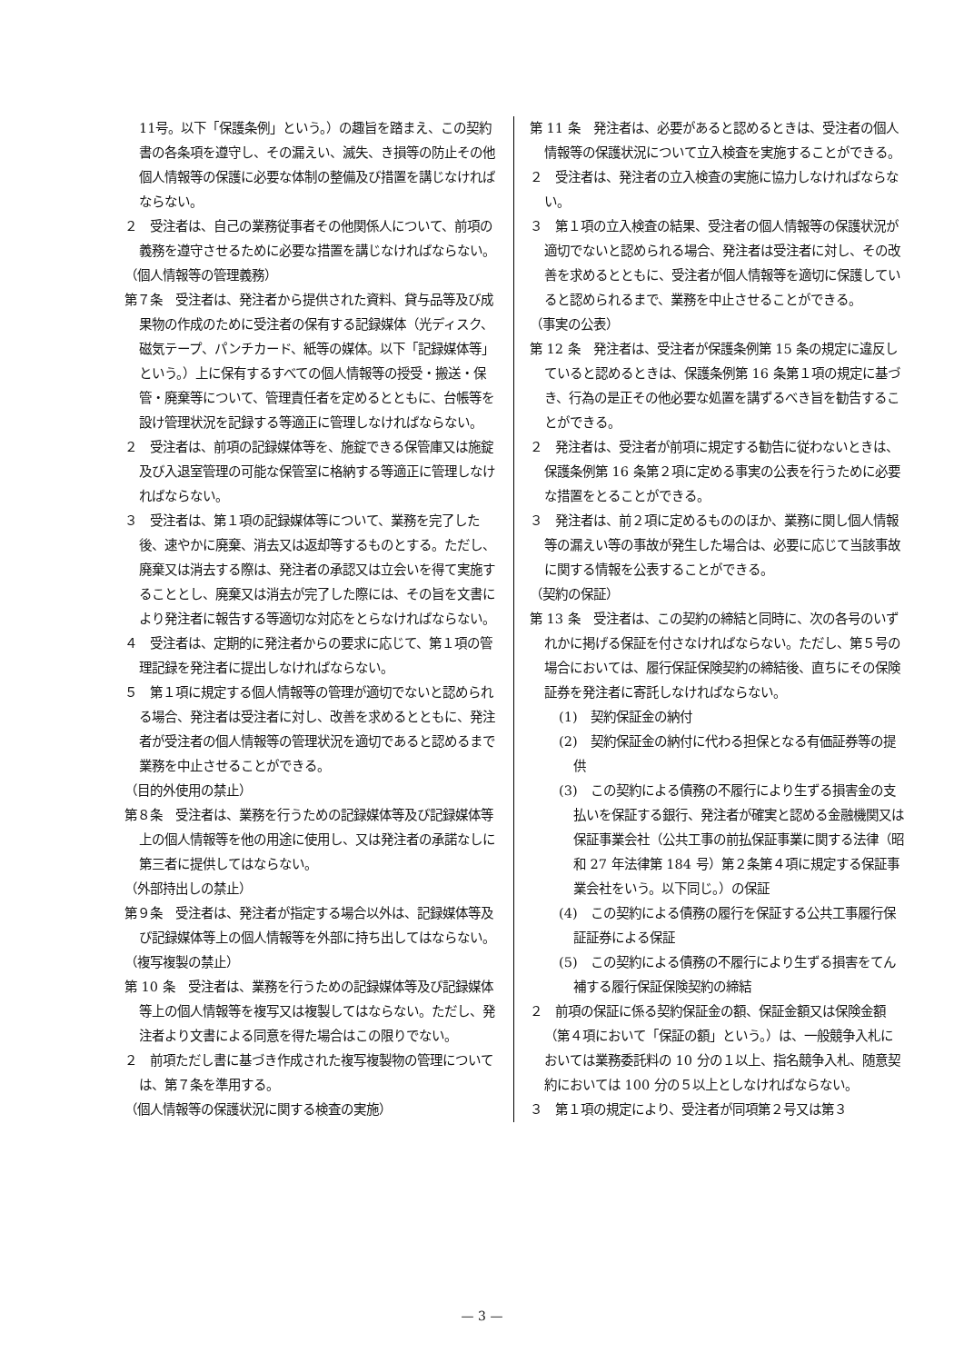11号。以下「保護条例」という。）の趣旨を踏まえ、この契約書の各条項を遵守し、その漏えい、滅失、き損等の防止その他個人情報等の保護に必要な体制の整備及び措置を講じなければならない。
２　受注者は、自己の業務従事者その他関係人について、前項の義務を遵守させるために必要な措置を講じなければならない。
（個人情報等の管理義務）
第７条　受注者は、発注者から提供された資料、貸与品等及び成果物の作成のために受注者の保有する記録媒体（光ディスク、磁気テープ、パンチカード、紙等の媒体。以下「記録媒体等」という。）上に保有するすべての個人情報等の授受・搬送・保管・廃棄等について、管理責任者を定めるとともに、台帳等を設け管理状況を記録する等適正に管理しなければならない。
２　受注者は、前項の記録媒体等を、施錠できる保管庫又は施錠及び入退室管理の可能な保管室に格納する等適正に管理しなければならない。
３　受注者は、第１項の記録媒体等について、業務を完了した後、速やかに廃棄、消去又は返却等するものとする。ただし、廃棄又は消去する際は、発注者の承認又は立会いを得て実施することとし、廃棄又は消去が完了した際には、その旨を文書により発注者に報告する等適切な対応をとらなければならない。
４　受注者は、定期的に発注者からの要求に応じて、第１項の管理記録を発注者に提出しなければならない。
５　第１項に規定する個人情報等の管理が適切でないと認められる場合、発注者は受注者に対し、改善を求めるとともに、発注者が受注者の個人情報等の管理状況を適切であると認めるまで業務を中止させることができる。
（目的外使用の禁止）
第８条　受注者は、業務を行うための記録媒体等及び記録媒体等上の個人情報等を他の用途に使用し、又は発注者の承諾なしに第三者に提供してはならない。
（外部持出しの禁止）
第９条　受注者は、発注者が指定する場合以外は、記録媒体等及び記録媒体等上の個人情報等を外部に持ち出してはならない。
（複写複製の禁止）
第 10 条　受注者は、業務を行うための記録媒体等及び記録媒体等上の個人情報等を複写又は複製してはならない。ただし、発注者より文書による同意を得た場合はこの限りでない。
２　前項ただし書に基づき作成された複写複製物の管理については、第７条を準用する。
（個人情報等の保護状況に関する検査の実施）
第 11 条　発注者は、必要があると認めるときは、受注者の個人情報等の保護状況について立入検査を実施することができる。
２　受注者は、発注者の立入検査の実施に協力しなければならない。
３　第１項の立入検査の結果、受注者の個人情報等の保護状況が適切でないと認められる場合、発注者は受注者に対し、その改善を求めるとともに、受注者が個人情報等を適切に保護していると認められるまで、業務を中止させることができる。
（事実の公表）
第 12 条　発注者は、受注者が保護条例第 15 条の規定に違反していると認めるときは、保護条例第 16 条第１項の規定に基づき、行為の是正その他必要な処置を講ずるべき旨を勧告することができる。
２　発注者は、受注者が前項に規定する勧告に従わないときは、保護条例第 16 条第２項に定める事実の公表を行うために必要な措置をとることができる。
３　発注者は、前２項に定めるもののほか、業務に関し個人情報等の漏えい等の事故が発生した場合は、必要に応じて当該事故に関する情報を公表することができる。
（契約の保証）
第 13 条　受注者は、この契約の締結と同時に、次の各号のいずれかに掲げる保証を付さなければならない。ただし、第５号の場合においては、履行保証保険契約の締結後、直ちにその保険証券を発注者に寄託しなければならない。
(1)　契約保証金の納付
(2)　契約保証金の納付に代わる担保となる有価証券等の提供
(3)　この契約による債務の不履行により生ずる損害金の支払いを保証する銀行、発注者が確実と認める金融機関又は保証事業会社（公共工事の前払保証事業に関する法律（昭和 27 年法律第 184 号）第２条第４項に規定する保証事業会社をいう。以下同じ。）の保証
(4)　この契約による債務の履行を保証する公共工事履行保証証券による保証
(5)　この契約による債務の不履行により生ずる損害をてん補する履行保証保険契約の締結
２　前項の保証に係る契約保証金の額、保証金額又は保険金額（第４項において「保証の額」という。）は、一般競争入札においては業務委託料の 10 分の１以上、指名競争入札、随意契約においては 100 分の５以上としなければならない。
３　第１項の規定により、受注者が同項第２号又は第３
— 3 —